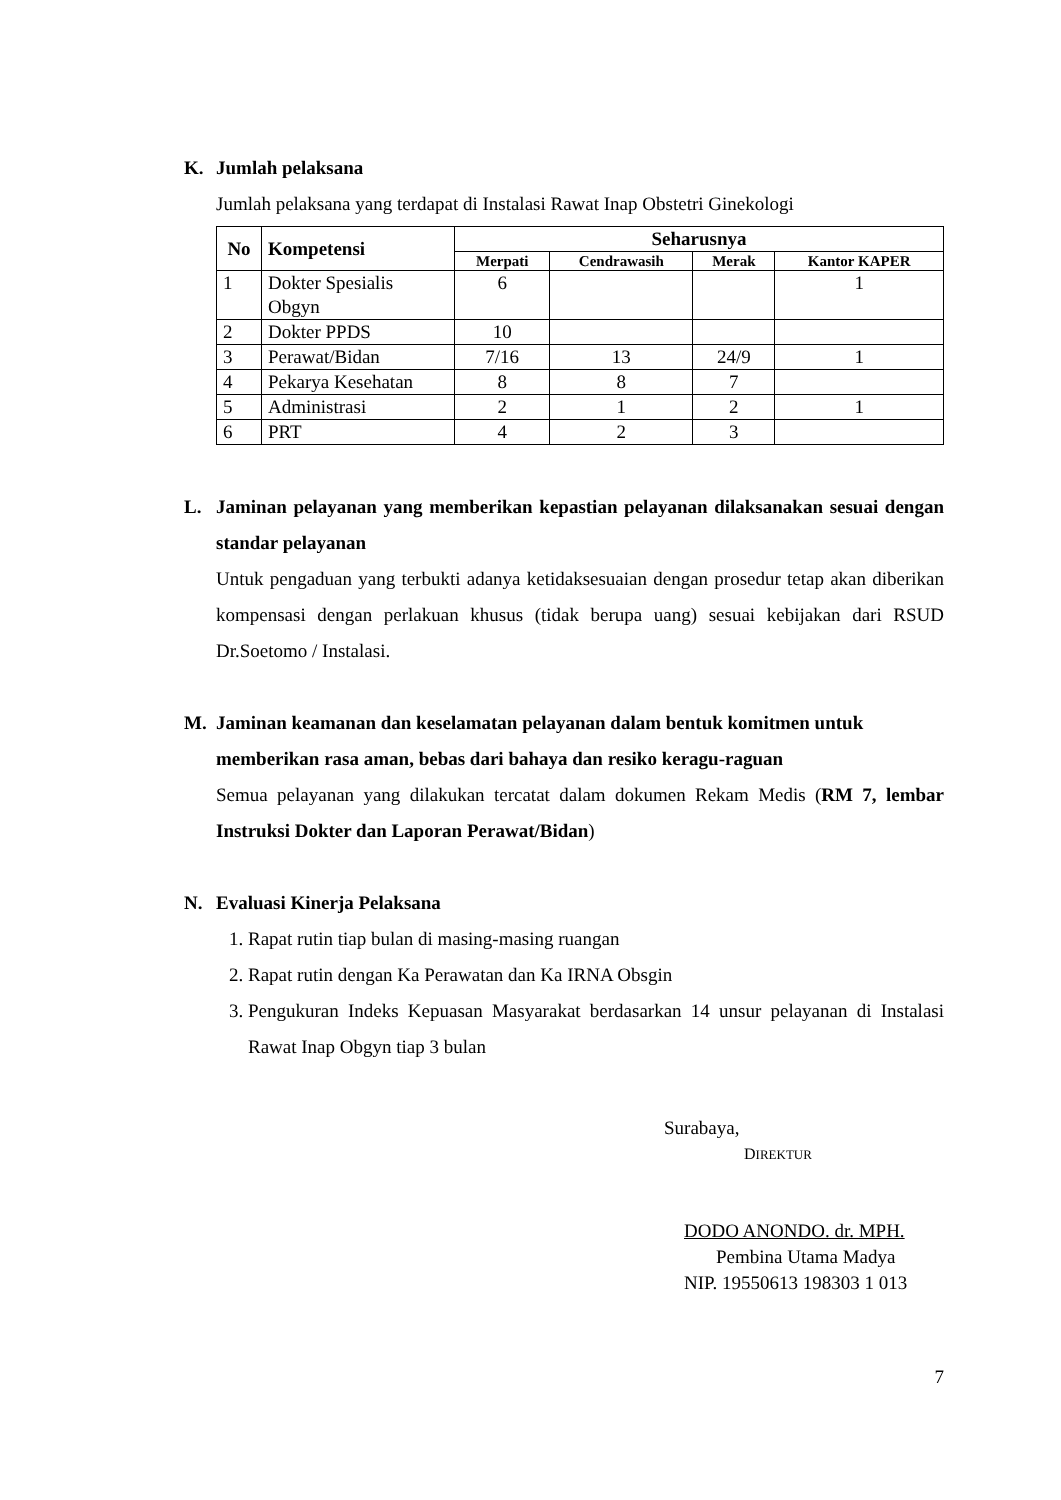K. Jumlah pelaksana
Jumlah pelaksana yang terdapat di Instalasi Rawat Inap Obstetri Ginekologi
| No | Kompetensi | Seharusnya | | | |
| --- | --- | --- | --- | --- | --- |
| | | Merpati | Cendrawasih | Merak | Kantor KAPER |
| 1 | Dokter Spesialis Obgyn | 6 | | | 1 |
| 2 | Dokter PPDS | 10 | | | |
| 3 | Perawat/Bidan | 7/16 | 13 | 24/9 | 1 |
| 4 | Pekarya Kesehatan | 8 | 8 | 7 | |
| 5 | Administrasi | 2 | 1 | 2 | 1 |
| 6 | PRT | 4 | 2 | 3 | |
L. Jaminan pelayanan yang memberikan kepastian pelayanan dilaksanakan sesuai dengan standar pelayanan
Untuk pengaduan yang terbukti adanya ketidaksesuaian dengan prosedur tetap akan diberikan kompensasi dengan perlakuan khusus (tidak berupa uang) sesuai kebijakan dari RSUD Dr.Soetomo / Instalasi.
M. Jaminan keamanan dan keselamatan pelayanan dalam bentuk komitmen untuk memberikan rasa aman, bebas dari bahaya dan resiko keragu-raguan
Semua pelayanan yang dilakukan tercatat dalam dokumen Rekam Medis (RM 7, lembar Instruksi Dokter dan Laporan Perawat/Bidan)
N. Evaluasi Kinerja Pelaksana
1. Rapat rutin tiap bulan di masing-masing ruangan
2. Rapat rutin dengan Ka Perawatan dan Ka IRNA Obsgin
3. Pengukuran Indeks Kepuasan Masyarakat berdasarkan 14 unsur pelayanan di Instalasi Rawat Inap Obgyn tiap 3 bulan
Surabaya,
DIREKTUR
DODO ANONDO. dr. MPH.
Pembina Utama Madya
NIP. 19550613 198303 1 013
7